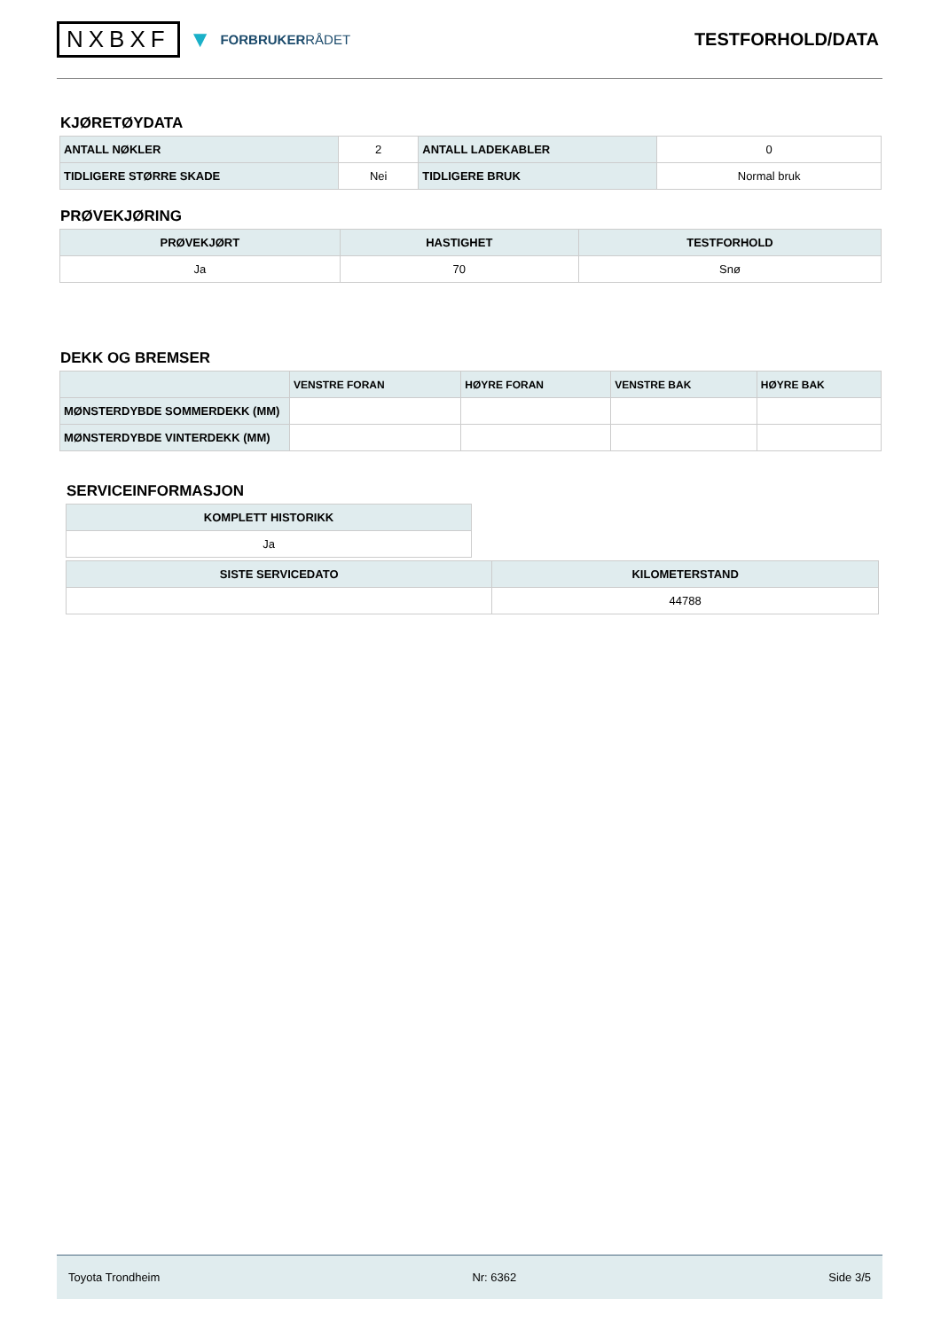NXBXF ▼ FORBRUKERRÅDET
TESTFORHOLD/DATA
KJØRETØYDATA
| ANTALL NØKLER | 2 | ANTALL LADEKABLER | 0 |
| TIDLIGERE STØRRE SKADE | Nei | TIDLIGERE BRUK | Normal bruk |
PRØVEKJØRING
| PRØVEKJØRT | HASTIGHET | TESTFORHOLD |
| --- | --- | --- |
| Ja | 70 | Snø |
DEKK OG BREMSER
| | VENSTRE FORAN | HØYRE FORAN | VENSTRE BAK | HØYRE BAK |
| --- | --- | --- | --- | --- |
| MØNSTERDYBDE SOMMERDEKK (MM) | | | | |
| MØNSTERDYBDE VINTERDEKK (MM) | | | | |
SERVICEINFORMASJON
| KOMPLETT HISTORIKK |
| --- |
| Ja |
| SISTE SERVICEDATO | KILOMETERSTAND |
| --- | --- |
| | 44788 |
Toyota Trondheim Nr: 6362 Side 3/5